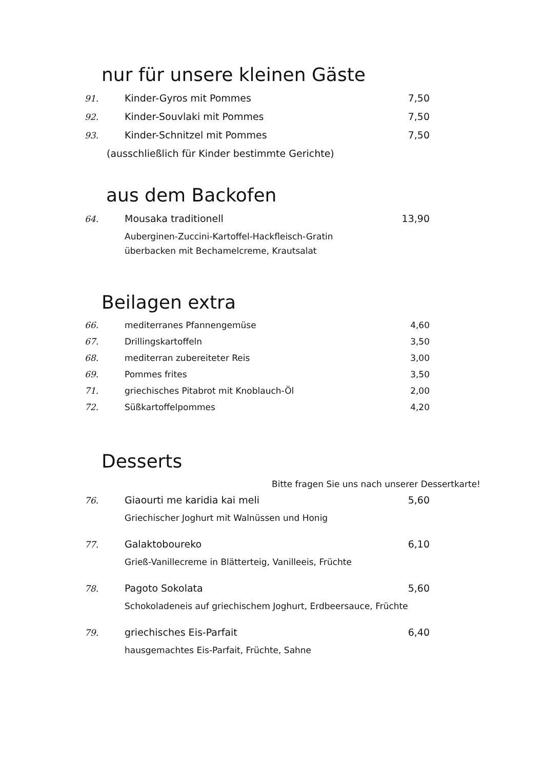nur für unsere kleinen Gäste
91. Kinder-Gyros mit Pommes 7,50
92. Kinder-Souvlaki mit Pommes 7,50
93. Kinder-Schnitzel mit Pommes 7,50
(ausschließlich für Kinder bestimmte Gerichte)
aus dem Backofen
64. Mousaka traditionell 13,90
Auberginen-Zuccini-Kartoffel-Hackfleisch-Gratin
überbacken mit Bechamelcreme, Krautsalat
Beilagen extra
66. mediterranes Pfannengemüse 4,60
67. Drillingskartoffeln 3,50
68. mediterran zubereiteter Reis 3,00
69. Pommes frites 3,50
71. griechisches Pitabrot mit Knoblauch-Öl 2,00
72. Süßkartoffelpommes 4,20
Desserts
Bitte fragen Sie uns nach unserer Dessertkarte!
76. Giaourti me karidia kai meli 5,60
Griechischer Joghurt mit Walnüssen und Honig
77. Galaktoboureko 6,10
Grieß-Vanillecreme in Blätterteig, Vanilleeis, Früchte
78. Pagoto Sokolata 5,60
Schokoladeneis auf griechischem Joghurt, Erdbeersauce, Früchte
79. griechisches Eis-Parfait 6,40
hausgemachtes Eis-Parfait, Früchte, Sahne